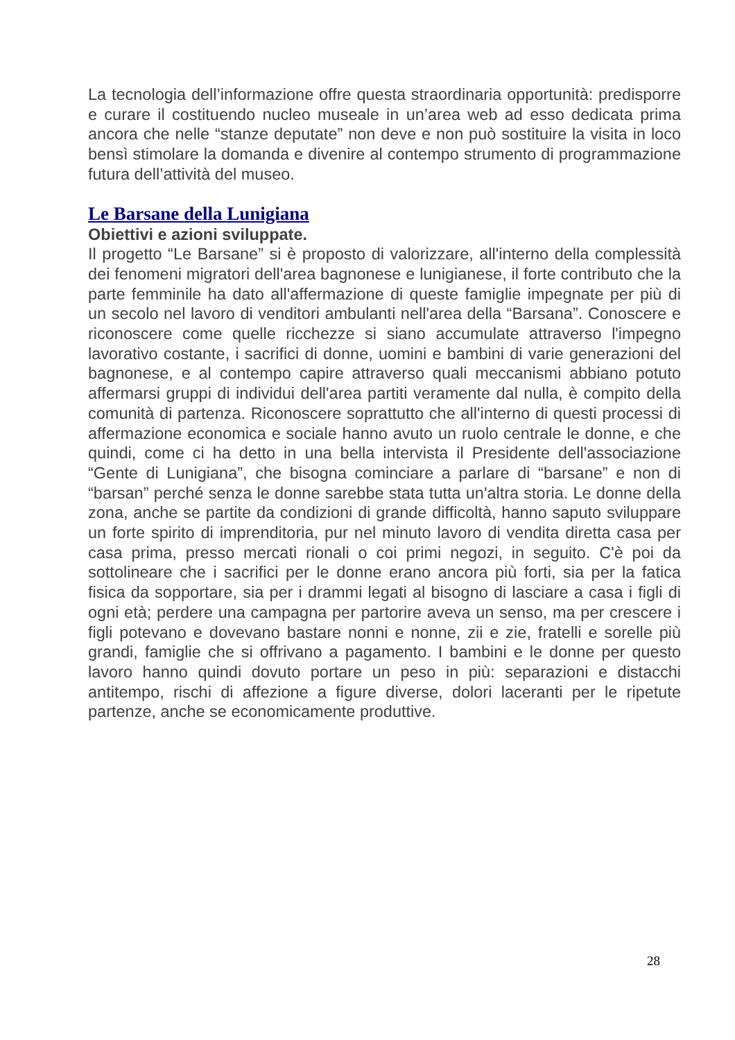La tecnologia dell’informazione offre questa straordinaria opportunità: predisporre e curare il costituendo nucleo museale in un’area web ad esso dedicata prima ancora che nelle “stanze deputate” non deve e non può sostituire la visita in loco bensì stimolare la domanda e divenire al contempo strumento di programmazione futura dell’attività del museo.
Le Barsane della Lunigiana
Obiettivi e azioni sviluppate.
Il progetto “Le Barsane” si è proposto di valorizzare, all'interno della complessità dei fenomeni migratori dell'area bagnonese e lunigianese, il forte contributo che la parte femminile ha dato all'affermazione di queste famiglie impegnate per più di un secolo nel lavoro di venditori ambulanti nell'area della “Barsana”. Conoscere e riconoscere come quelle ricchezze si siano accumulate attraverso l'impegno lavorativo costante, i sacrifici di donne, uomini e bambini di varie generazioni del bagnonese, e al contempo capire attraverso quali meccanismi abbiano potuto affermarsi gruppi di individui dell'area partiti veramente dal nulla, è compito della comunità di partenza. Riconoscere soprattutto che all'interno di questi processi di affermazione economica e sociale hanno avuto un ruolo centrale le donne, e che quindi, come ci ha detto in una bella intervista il Presidente dell'associazione “Gente di Lunigiana”, che bisogna cominciare a parlare di “barsane” e non di “barsan” perché senza le donne sarebbe stata tutta un'altra storia. Le donne della zona, anche se partite da condizioni di grande difficoltà, hanno saputo sviluppare un forte spirito di imprenditoria, pur nel minuto lavoro di vendita diretta casa per casa prima, presso mercati rionali o coi primi negozi, in seguito. C'è poi da sottolineare che i sacrifici per le donne erano ancora più forti, sia per la fatica fisica da sopportare, sia per i drammi legati al bisogno di lasciare a casa i figli di ogni età; perdere una campagna per partorire aveva un senso, ma per crescere i figli potevano e dovevano bastare nonni e nonne, zii e zie, fratelli e sorelle più grandi, famiglie che si offrivano a pagamento. I bambini e le donne per questo lavoro hanno quindi dovuto portare un peso in più: separazioni e distacchi antitempo, rischi di affezione a figure diverse, dolori laceranti per le ripetute partenze, anche se economicamente produttive.
28